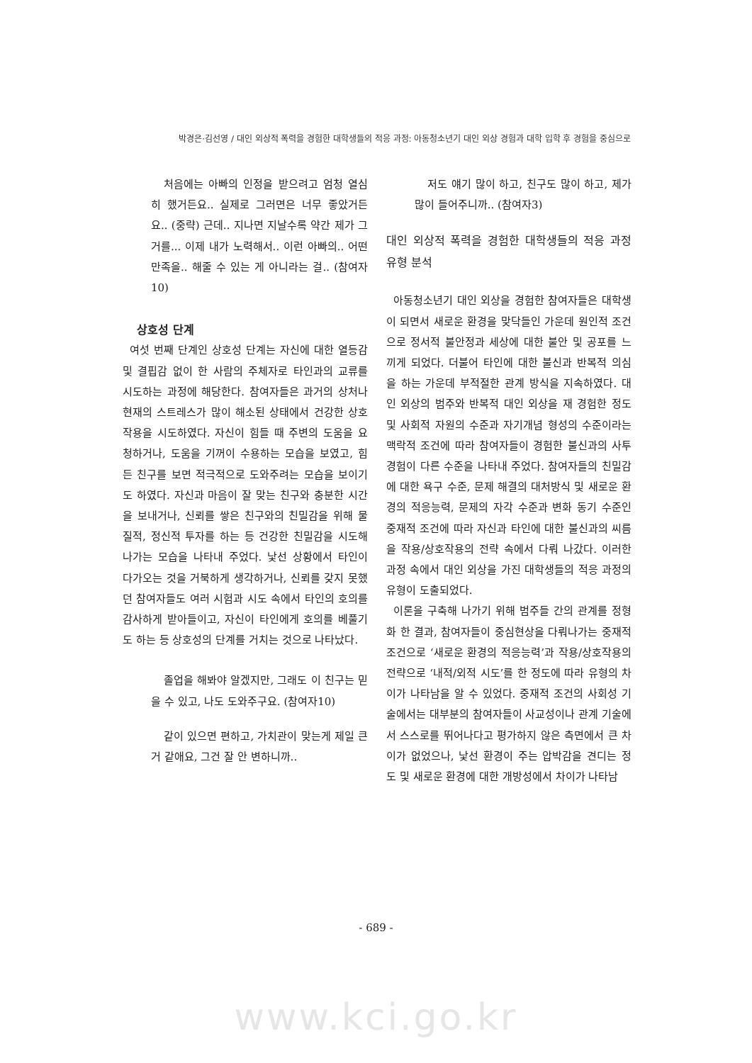박경은·김선영 / 대인 외상적 폭력을 경험한 대학생들의 적응 과정: 아동청소년기 대인 외상 경험과 대학 입학 후 경험을 중심으로
처음에는 아빠의 인정을 받으려고 엄청 열심히 했거든요.. 실제로 그러면은 너무 좋았거든요.. (중략) 근데.. 지나면 지날수록 약간 제가 그거를... 이제 내가 노력해서.. 이런 아빠의.. 어떤 만족을.. 해줄 수 있는 게 아니라는 걸.. (참여자10)
상호성 단계
여섯 번째 단계인 상호성 단계는 자신에 대한 열등감 및 결핍감 없이 한 사람의 주체자로 타인과의 교류를 시도하는 과정에 해당한다. 참여자들은 과거의 상처나 현재의 스트레스가 많이 해소된 상태에서 건강한 상호작용을 시도하였다. 자신이 힘들 때 주변의 도움을 요청하거나, 도움을 기꺼이 수용하는 모습을 보였고, 힘든 친구를 보면 적극적으로 도와주려는 모습을 보이기도 하였다. 자신과 마음이 잘 맞는 친구와 충분한 시간을 보내거나, 신뢰를 쌓은 친구와의 친밀감을 위해 물질적, 정신적 투자를 하는 등 건강한 친밀감을 시도해 나가는 모습을 나타내 주었다. 낯선 상황에서 타인이 다가오는 것을 거북하게 생각하거나, 신뢰를 갖지 못했던 참여자들도 여러 시험과 시도 속에서 타인의 호의를 감사하게 받아들이고, 자신이 타인에게 호의를 베풀기도 하는 등 상호성의 단계를 거치는 것으로 나타났다.
졸업을 해봐야 알겠지만, 그래도 이 친구는 믿을 수 있고, 나도 도와주구요. (참여자10)
같이 있으면 편하고, 가치관이 맞는게 제일 큰거 같애요, 그건 잘 안 변하니까..
저도 얘기 많이 하고, 친구도 많이 하고, 제가 많이 들어주니까.. (참여자3)
대인 외상적 폭력을 경험한 대학생들의 적응 과정 유형 분석
아동청소년기 대인 외상을 경험한 참여자들은 대학생이 되면서 새로운 환경을 맞닥들인 가운데 원인적 조건으로 정서적 불안정과 세상에 대한 불안 및 공포를 느끼게 되었다. 더불어 타인에 대한 불신과 반복적 의심을 하는 가운데 부적절한 관계 방식을 지속하였다. 대인 외상의 범주와 반복적 대인 외상을 재 경험한 정도 및 사회적 자원의 수준과 자기개념 형성의 수준이라는 맥락적 조건에 따라 참여자들이 경험한 불신과의 사투 경험이 다른 수준을 나타내 주었다. 참여자들의 친밀감에 대한 욕구 수준, 문제 해결의 대처방식 및 새로운 환경의 적응능력, 문제의 자각 수준과 변화 동기 수준인 중재적 조건에 따라 자신과 타인에 대한 불신과의 씨름을 작용/상호작용의 전략 속에서 다뤄 나갔다. 이러한 과정 속에서 대인 외상을 가진 대학생들의 적응 과정의 유형이 도출되었다.
이론을 구축해 나가기 위해 범주들 간의 관계를 정형화 한 결과, 참여자들이 중심현상을 다뤄나가는 중재적 조건으로 ‘새로운 환경의 적응능력’과 작용/상호작용의 전략으로 ‘내적/외적 시도’를 한 정도에 따라 유형의 차이가 나타남을 알 수 있었다. 중재적 조건의 사회성 기술에서는 대부분의 참여자들이 사교성이나 관계 기술에서 스스로를 뛰어나다고 평가하지 않은 측면에서 큰 차이가 없었으나, 낯선 환경이 주는 압박감을 견디는 정도 및 새로운 환경에 대한 개방성에서 차이가 나타남
- 689 -
www.kci.go.kr